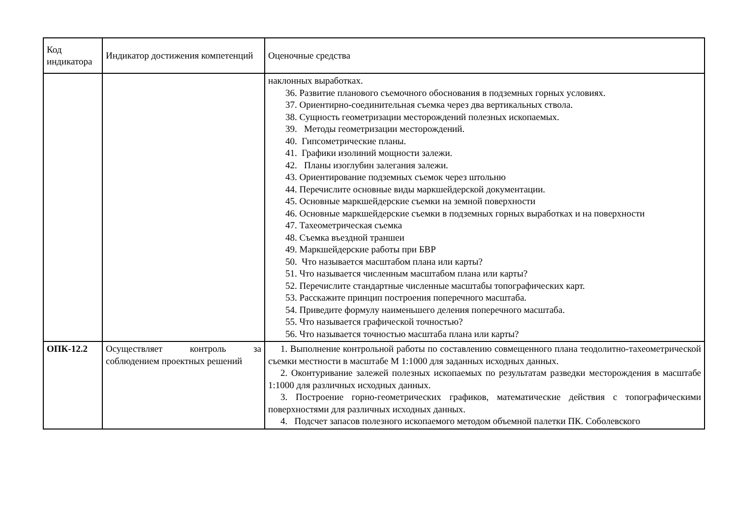| Код индикатора | Индикатор достижения компетенций | Оценочные средства |
| | | наклонных выработках. 36. Развитие планового съемочного обоснования в подземных горных условиях. 37. Ориентирно-соединительная съемка через два вертикальных ствола. 38. Сущность геометризации месторождений полезных ископаемых. 39. Методы геометризации месторождений. 40. Гипсометрические планы. 41. Графики изолиний мощности залежи. 42. Планы изоглубин залегания залежи. 43. Ориентирование подземных съемок через штольню 44. Перечислите основные виды маркшейдерской документации. 45. Основные маркшейдерские съемки на земной поверхности 46. Основные маркшейдерские съемки в подземных горных выработках и на поверхности 47. Тахеометрическая съемка 48. Съемка въездной траншеи 49. Маркшейдерские работы при БВР 50. Что называется масштабом плана или карты? 51. Что называется численным масштабом плана или карты? 52. Перечислите стандартные численные масштабы топографических карт. 53. Расскажите принцип построения поперечного масштаба. 54. Приведите формулу наименьшего деления поперечного масштаба. 55. Что называется графической точностью? 56. Что называется точностью масштаба плана или карты? |
| ОПК-12.2 | Осуществляет контроль за соблюдением проектных решений | 1. Выполнение контрольной работы по составлению совмещенного плана теодолитно-тахеометрической съемки местности в масштабе М 1:1000 для заданных исходных данных. 2. Оконтуривание залежей полезных ископаемых по результатам разведки месторождения в масштабе 1:1000 для различных исходных данных. 3. Построение горно-геометрических графиков, математические действия с топографическими поверхностями для различных исходных данных. 4. Подсчет запасов полезного ископаемого методом объемной палетки ПК. Соболевского |